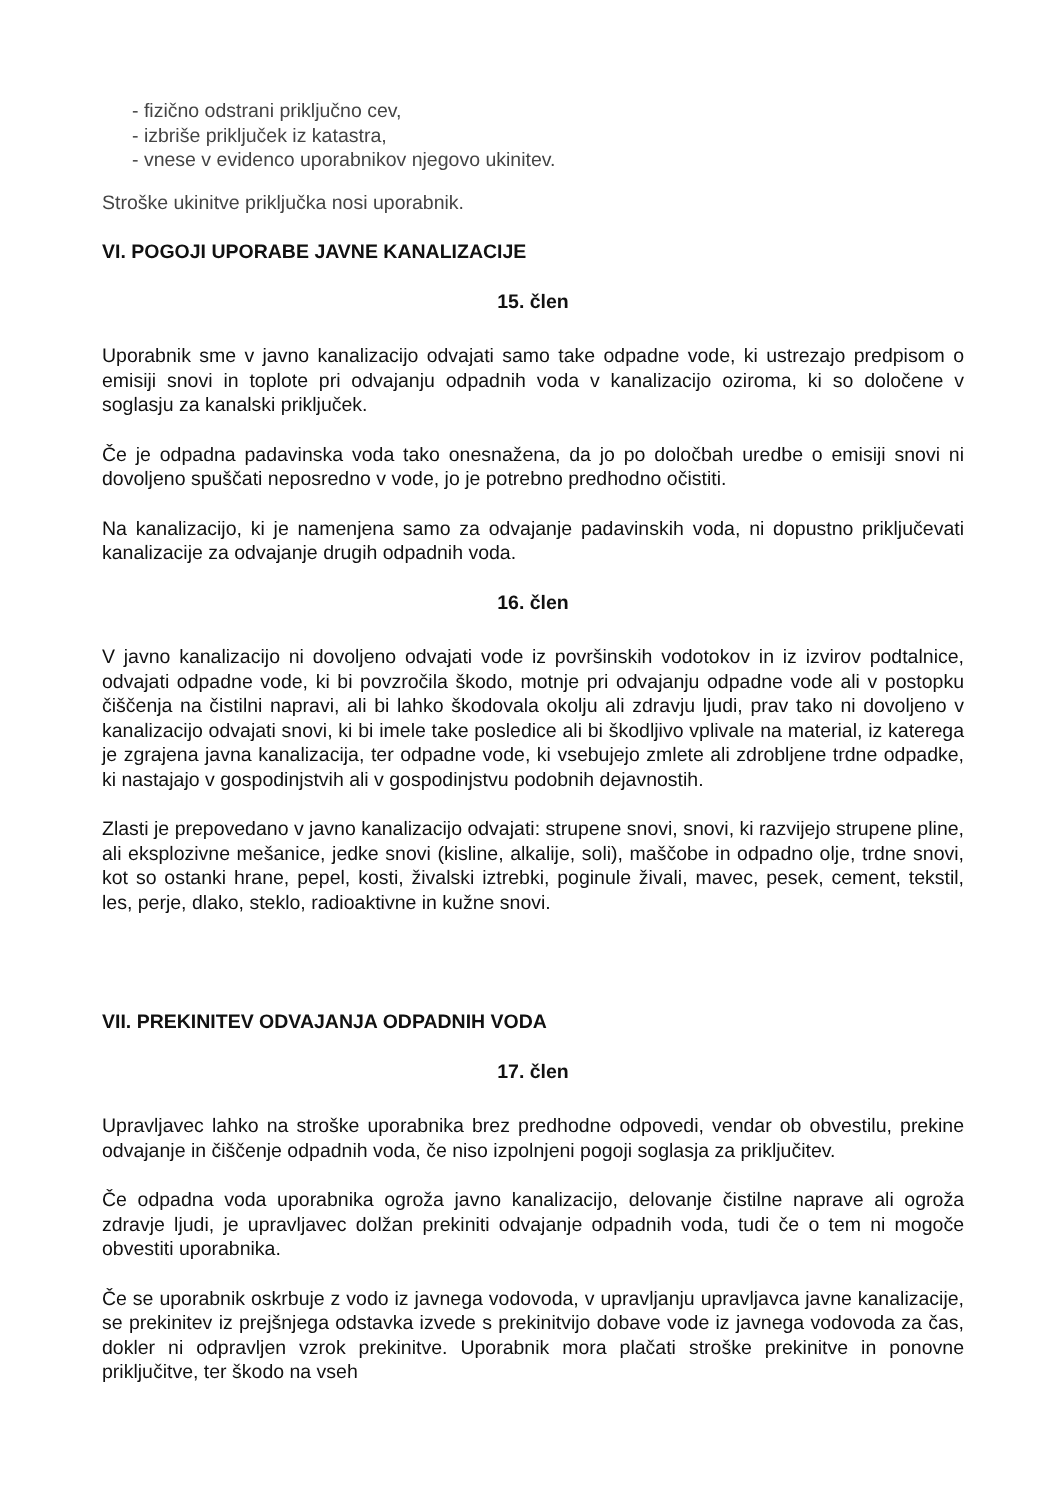- fizično odstrani priključno cev,
- izbriše priključek iz katastra,
- vnese v evidenco uporabnikov njegovo ukinitev.
Stroške ukinitve priključka nosi uporabnik.
VI. POGOJI UPORABE JAVNE KANALIZACIJE
15. člen
Uporabnik sme v javno kanalizacijo odvajati samo take odpadne vode, ki ustrezajo predpisom o emisiji snovi in toplote pri odvajanju odpadnih voda v kanalizacijo oziroma, ki so določene v soglasju za kanalski priključek.
Če je odpadna padavinska voda tako onesnažena, da jo po določbah uredbe o emisiji snovi ni dovoljeno spuščati neposredno v vode, jo je potrebno predhodno očistiti.
Na kanalizacijo, ki je namenjena samo za odvajanje padavinskih voda, ni dopustno priključevati kanalizacije za odvajanje drugih odpadnih voda.
16. člen
V javno kanalizacijo ni dovoljeno odvajati vode iz površinskih vodotokov in iz izvirov podtalnice, odvajati odpadne vode, ki bi povzročila škodo, motnje pri odvajanju odpadne vode ali v postopku čiščenja na čistilni napravi, ali bi lahko škodovala okolju ali zdravju ljudi, prav tako ni dovoljeno v kanalizacijo odvajati snovi, ki bi imele take posledice ali bi škodljivo vplivale na material, iz katerega je zgrajena javna kanalizacija, ter odpadne vode, ki vsebujejo zmlete ali zdrobljene trdne odpadke, ki nastajajo v gospodinjstvih ali v gospodinjstvu podobnih dejavnostih.
Zlasti je prepovedano v javno kanalizacijo odvajati: strupene snovi, snovi, ki razvijejo strupene pline, ali eksplozivne mešanice, jedke snovi (kisline, alkalije, soli), maščobe in odpadno olje, trdne snovi, kot so ostanki hrane, pepel, kosti, živalski iztrebki, poginule živali, mavec, pesek, cement, tekstil, les, perje, dlako, steklo, radioaktivne in kužne snovi.
VII. PREKINITEV ODVAJANJA ODPADNIH VODA
17. člen
Upravljavec lahko na stroške uporabnika brez predhodne odpovedi, vendar ob obvestilu, prekine odvajanje in čiščenje odpadnih voda, če niso izpolnjeni pogoji soglasja za priključitev.
Če odpadna voda uporabnika ogroža javno kanalizacijo, delovanje čistilne naprave ali ogroža zdravje ljudi, je upravljavec dolžan prekiniti odvajanje odpadnih voda, tudi če o tem ni mogoče obvestiti uporabnika.
Če se uporabnik oskrbuje z vodo iz javnega vodovoda, v upravljanju upravljavca javne kanalizacije, se prekinitev iz prejšnjega odstavka izvede s prekinitvijo dobave vode iz javnega vodovoda za čas, dokler ni odpravljen vzrok prekinitve. Uporabnik mora plačati stroške prekinitve in ponovne priključitve, ter škodo na vseh